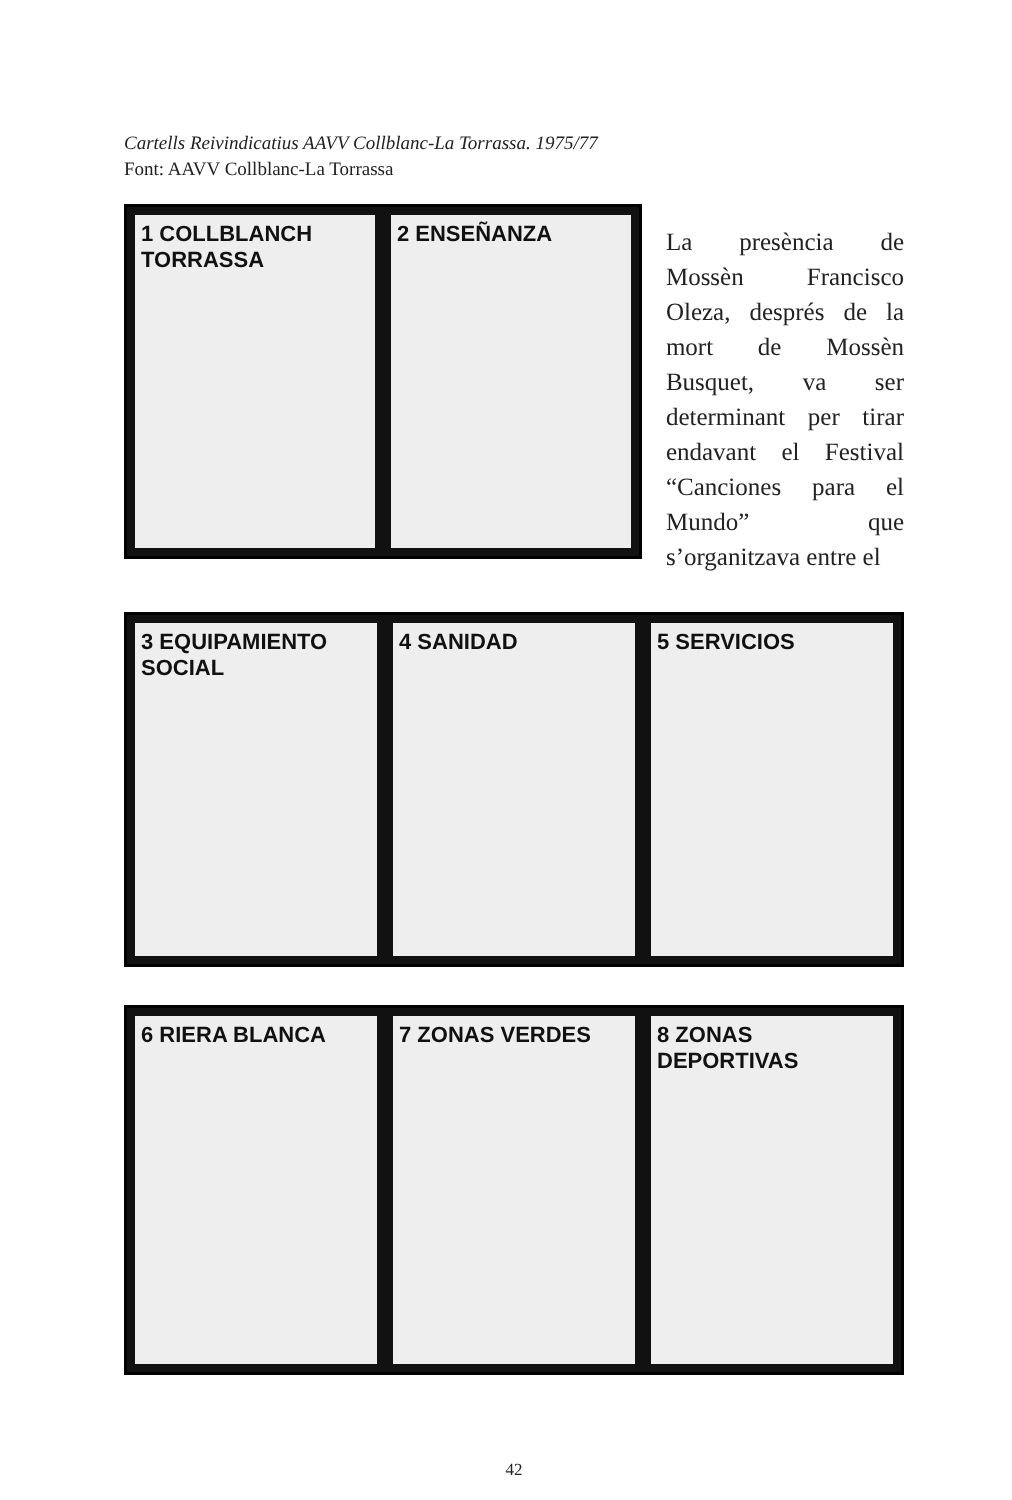Cartells Reivindicatius AAVV Collblanc-La Torrassa. 1975/77
Font: AAVV Collblanc-La Torrassa
1 COLLBLANCH TORRASSA 2 ENSEÑANZA
La presència de Mossèn Francisco Oleza, després de la mort de Mossèn Busquet, va ser determinant per tirar endavant el Festival “Canciones para el Mundo” que s’organitzava entre el
3 EQUIPAMIENTO SOCIAL 4 SANIDAD 5 SERVICIOS
6 RIERA BLANCA 7 ZONAS VERDES 8 ZONAS DEPORTIVAS
42